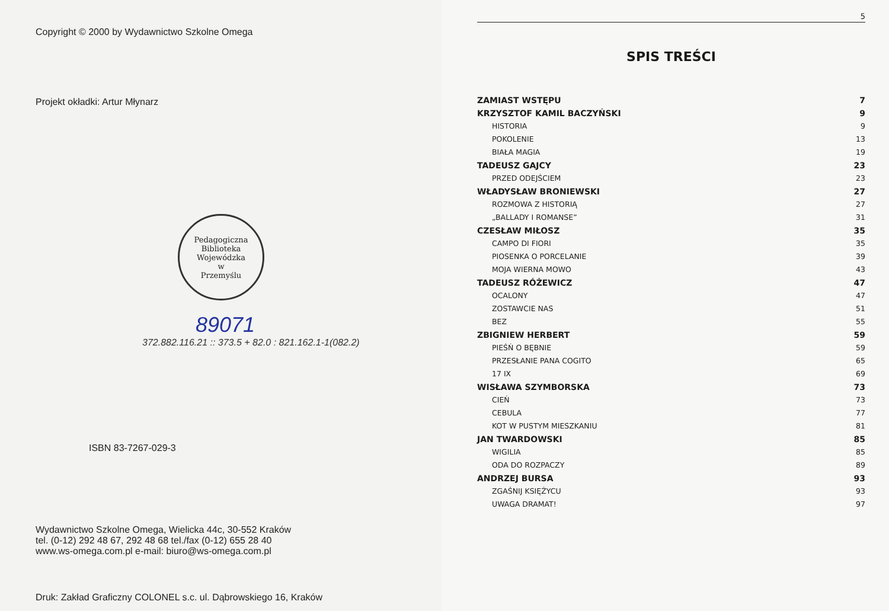Copyright © 2000 by Wydawnictwo Szkolne Omega
Projekt okładki: Artur Młynarz
Pedagogiczna Biblioteka Wojewódzka
w
Przemyślu
89071
372.882.116.21 :: 373.5 + 82.0 : 821.162.1-1(082.2)
ISBN 83-7267-029-3
Wydawnictwo Szkolne Omega, Wielicka 44c, 30-552 Kraków
tel. (0-12) 292 48 67, 292 48 68 tel./fax (0-12) 655 28 40
www.ws-omega.com.pl e-mail: biuro@ws-omega.com.pl
Druk: Zakład Graficzny COLONEL s.c. ul. Dąbrowskiego 16, Kraków
5
SPIS TREŚCI
ZAMIAST WSTĘPU 7
KRZYSZTOF KAMIL BACZYŃSKI 9
HISTORIA 9
POKOLENIE 13
BIAŁA MAGIA 19
TADEUSZ GAJCY 23
PRZED ODEJŚCIEM 23
WŁADYSŁAW BRONIEWSKI 27
ROZMOWA Z HISTORIĄ 27
„BALLADY I ROMANSE” 31
CZESŁAW MIŁOSZ 35
CAMPO DI FIORI 35
PIOSENKA O PORCELANIE 39
MOJA WIERNA MOWO 43
TADEUSZ RÓŻEWICZ 47
OCALONY 47
ZOSTAWCIE NAS 51
BEZ 55
ZBIGNIEW HERBERT 59
PIEŚŃ O BĘBNIE 59
PRZESŁANIE PANA COGITO 65
17 IX 69
WISŁAWA SZYMBORSKA 73
CIEŃ 73
CEBULA 77
KOT W PUSTYM MIESZKANIU 81
JAN TWARDOWSKI 85
WIGILIA 85
ODA DO ROZPACZY 89
ANDRZEJ BURSA 93
ZGAŚNIJ KSIĘŻYCU 93
UWAGA DRAMAT! 97